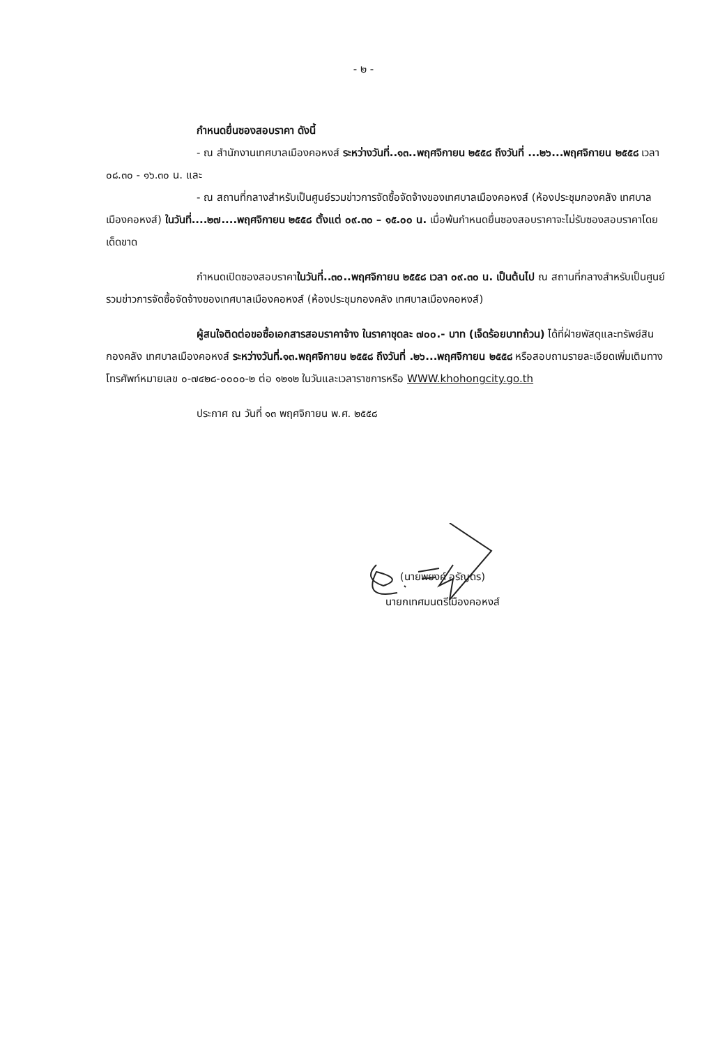- ๒ -
กำหนดยื่นซองสอบราคา ดังนี้
- ณ สำนักงานเทศบาลเมืองคอหงส์ ระหว่างวันที่..๑๓..พฤศจิกายน ๒๕๕๘ ถึงวันที่ ...๒๖...พฤศจิกายน ๒๕๕๘ เวลา ๐๘.๓๐ - ๑๖.๓๐ น. และ
- ณ สถานที่กลางสำหรับเป็นศูนย์รวมข่าวการจัดซื้อจัดจ้างของเทศบาลเมืองคอหงส์ (ห้องประชุมกองคลัง เทศบาลเมืองคอหงส์) ในวันที่....๒๗....พฤศจิกายน ๒๕๕๘ ตั้งแต่ ๐๙.๓๐ – ๑๕.๐๐ น. เมื่อพ้นกำหนดยื่นซองสอบราคาจะไม่รับซองสอบราคาโดยเด็ดขาด
กำหนดเปิดซองสอบราคาในวันที่..๓๐..พฤศจิกายน ๒๕๕๘ เวลา ๐๙.๓๐ น. เป็นต้นไป ณ สถานที่กลางสำหรับเป็นศูนย์รวมข่าวการจัดซื้อจัดจ้างของเทศบาลเมืองคอหงส์ (ห้องประชุมกองคลัง เทศบาลเมืองคอหงส์)
ผู้สนใจติดต่อขอซื้อเอกสารสอบราคาจ้าง ในราคาชุดละ ๗๐๐.- บาท (เจ็ดร้อยบาทถ้วน) ได้ที่ฝ่ายพัสดุและทรัพย์สิน กองคลัง เทศบาลเมืองคอหงส์ ระหว่างวันที่.๑๓.พฤศจิกายน ๒๕๕๘ ถึงวันที่ .๒๖...พฤศจิกายน ๒๕๕๘ หรือสอบถามรายละเอียดเพิ่มเติมทางโทรศัพท์หมายเลข ๐-๗๔๒๘-๐๐๐๐-๒ ต่อ ๑๒๑๒ ในวันและเวลาราชการหรือ WWW.khohongcity.go.th
ประกาศ ณ วันที่ ๑๓ พฤศจิกายน พ.ศ. ๒๕๕๘
(นายพยงค์ อรัญดร)
นายกเทศมนตรีเมืองคอหงส์